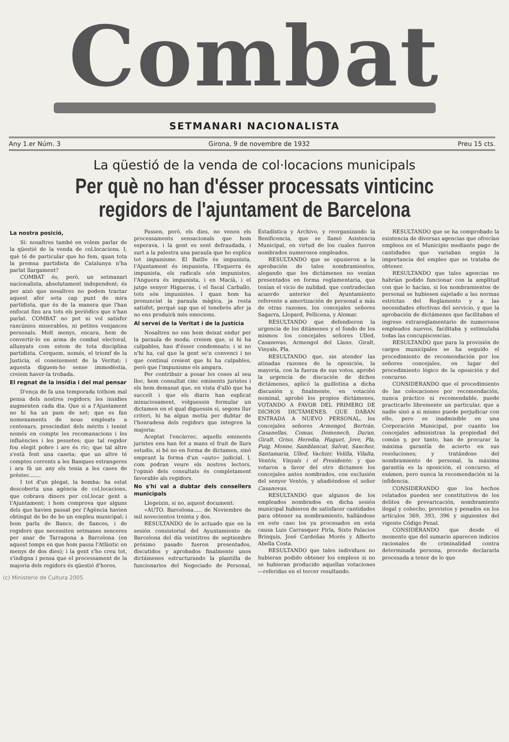Combat
SETMANARI NACIONALISTA
Any 1.er Núm. 3 Girona, 9 de novembre de 1932 Preu 15 cts.
La qüestió de la venda de col·locacions municipals
Per què no han d'ésser processats vinticinc regidors de l'ajuntament de Barcelona
La nostra posició,
Sí: nosaltres també en volem parlar de la qüestió de la venda de col.locacions. I, què té de particular que ho fem, quan tota la premsa partidista de Catalunya n'ha parlat llargament?
COMBAT és, però, un setmanari nacionalista, absolutament independent; és per això que nosaltres no podem tractar aquest afer sota cap punt de mira partidista, que és de la manera que l'han enfocat fins ara tots els periòdics que n'han parlat. COMBAT no pot ni vol satisfer rancúnies miserables, ni petites venjances personals. Molt menys, encara, hem de convertir-lo en arma de combat electoral, allunyats com estem de tota disciplina partidista. Cerquem, només, el triomf de la Justicia, el coneixement de la Veritat; i aquesta diguem-ho sense immodèstia, creiem haver-la trobada.
El regnat de la insídia i del mal pensar
D'ença de fa una temporada tothom mal pensa dels nostres regidors; les insidies augmenten cada dia. Que si a l'Ajuntament no hi ha un pam de net; que es fan nomenaments de nous empleats a centenars, prescindint dels mèrits i tenint només en compte les recomanacions i les influències i les pessetes; que tal regidor fou elegit pobre i are és ric; que tal altre s'està fent una caseta; que un altre té comptes corrents a les Banques estrangeres i ara fà un any els tenia a les cases de préstec.......
I tot d'un plegat, la bomba: ha estat descoberta una agència de col,locacions, que cobrava diners per col.locar gent a l'Ajuntament; i hom comprova que alguns dels que havien passat per l'Agència havien obtingut de bo de bo un empleu municipal; i hom parla de Bancs, de fiances, i de regidors que necessiten setmanes senceres per anar de Tarragona a Barcelona (en aquest temps en que hom passa l'Atlàntic en menys de dos dies); i la gent s'ho creu tot, s'indigna i pensa que el processament de la majoria dels regidors és qüestió d'hores.
Passen, però, els dies, no venen els processaments sensacionals que hom esperava, i la gent es sent defraudada, i surt a la palestra una paraula que ho esplica tot impunisme. El Batlle és impunista, l'Ajuntament és impunista, l'Esquerra és impunista, els radicals són impunistes, l'Anguera és impunista, i en Macià, i el jutge senyor Higueras, i el fiscal Carballo, tots són impunistes. I quan hom ha pronunciat la paraula màgica, ja resta satisfet, perquè sap que el tenebrós afer ja no ens produirà més emocions.
Al servei de la Veritat i de la Justícia
Nosaltres no ens hem deixat endur per la paraula de moda; creiem que, si hi ha culpables, han d'ésser condemnats; i si no n'hi ha, cal que la gent se'n convenci i no que continuï creient que hi ha culpables, però que l'impunisme els ampara.
Per contribuir a posar les coses al seu lloc, hem consultat cinc eminents juristes i els hem demanat que, en vista d'allò que ha succeït i que els diaris han esplicat minuciosament, volguessin formular un dictamen en el qual diguessin si, segons llur criteri, hi ha algun motiu per dubtar de l'honradesa dels regidors que integren la majoria:
Aceptat l'encàrrec, aquells eminents juristes ens han fet a mans el fruit de llurs estudis, si bé no en forma de dictamen, sinó emprant la forma d'un «auto» judicial. I, com podran veure els nostres lectors, l'opinió dels consultats és completament favorable als regidors.
No s'hi val a dubtar dels consellers municipals
Llegeixin, si no, aquest document:
«AUTO. Barcelona..... de Noviembre de mil novecientos treinta y dos.
RESULTANDO de lo actuado que en la sesión consistorial del Ayuntamiento de Barcelona del día veintitres de septiembre próximo pasado fueron presentados, discutidos y aprobados finalmente unos dictámenes estructurando la plantilla de funcionarios del Negociado de Personal, Estadística y Archivo, y reorganizando la Benificencia, que se llamó Asistencia Municipal, en virtud de los cuales fueron nombrados numerosos empleados.
RESULTANDO que se opusieron a la aprobación de tales nombramientos, alegando que los dictámenes no venían presentados en forma reglamentaria, que tenían el vicio de nulidad, que contradecían acuerdo anterior del Ayuntamiento referente a amortización de personal a más de otras razones, los concejales señores Sagarra, Llopard, Pellicena, y Alomar.
RESULTANDO que defendieron la urgencia de los ditámenes y el fondo de los mismos los concejales señores Ulled, Casanovas, Armengol del Llano, Giralt, Vinyals, Pla.
RESULTANDO que, sin atender las atinadas razones de la oposición, la mayoría, con la fuerza de sus votos, aprobó la urgencia de discución de dichos dictámenes, aplicó la guillotina a dicha discusión y, finalmente, en votación nominal, aprobó los propios dictámenes, VOTANDO A FAVOR DEL PRIMERO DE DICHOS DICTÁMENES, QUE DABAN ENTRADA A NUEVO PERSONAL, los concejales señores Armengol, Bertrán, Casanellas, Comas, Domenech, Duran, Giralt, Griso, Heredia, Huguet, Jove, Pla, Puig, Monne, Samblancat, Salvat, Sanchez, Santamaria, Ulled, Vachier, Velilla, Vilalta, Ventós, Vinyals i el Presidente; y que votaron a favor del otro dictamen los concejales antes nombrados, con exclusión del senyor Ventós, y añadiéndose el señor Casanovas.
RESULTANDO que algunos de los empleados nombrados en dicha sesión municipal hubieron de satisfacer cantidades para obtener su nombramiento, hallándose en este caso los ya procesados en esta causa Luis Carrasquer Pirla, Sixto Palacios Brinquis, José Cardeñas Morés y Alberto Abella Costa.
RESULTANDO que tales individuos no hubieran podido obtener los empleos si no se hubieran producido aquellas votaciones—referidas en el tercer resultando.
RESULTANDO que se ha comprobado la existencia de diversas agencias que ofrecían empleos en el Municipio mediante pago de cantidades que variaban según la importancia del empleo que se trataba de obtener.
RESULTANDO que tales agencias no habrían podido funcionar con la amplitud con que lo hacían, si los nombramientos de personal se hubiesen sujetado a las normas estrictas del Reglamento y a las necesidades efectivas del servicio, y que la aprobación de dictámenes que facilitaban el ingreso extrareglamentario de numerosos empleados nuevos, facilitaba y estimulaba todas las concupiscencias.
RESULTANDO que para la provisión de cargos municipales se ha seguido el procedimiento de recomendación por los señores concejales, en lugar del procedimiento lógico de la oposición y del concurso.
CONSIDERANDO que el procedimiento de las colocaciones por recomendación, nunca práctico ni recomendable, puede practicarlo libremente un particular, que a nadie sinó a si mismo puede perjudicar con ello, pero es inadmisible en una Corporación Municipal, por cuanto los concejales administran la propiedad del común y, por tanto, han de procurar la máxima garantía de acierto en sus resoluciones; y tratándose del nombramiento de personal, la máxima garantía es la oposición, el concurso, el exámen, pero nunca la recomendación ni la infidencia.
CONSIDERANDO que los hechos relatados pueden ser constitutivos de los delitos de prevaricación, nombramiento ilegal y cohecho, previstos y penados en los artículos 369, 393, 396 y siguientes del vigente Código Penal.
CONSIDERANDO que desde el momento que del sumario aparecen indicios racionales de criminalidad contra determinada persona, procede declararla procesada a tenor de lo que
(c) Ministerio de Cultura 2005